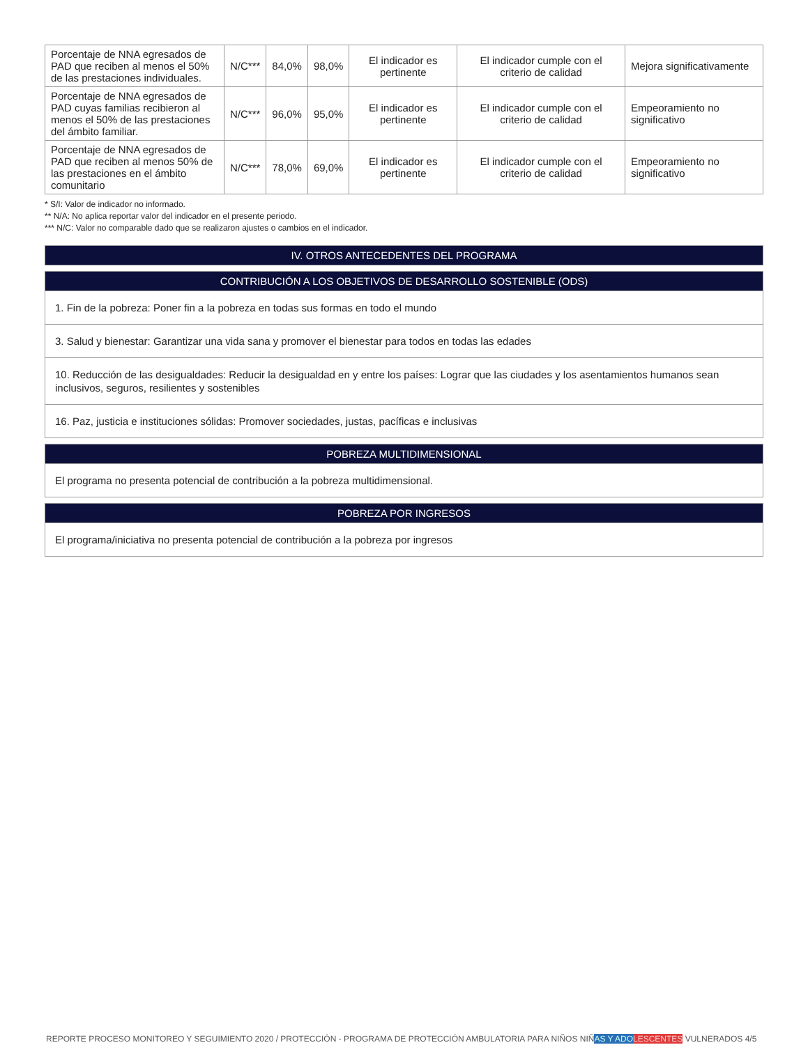| Porcentaje de NNA egresados de PAD que reciben al menos el 50% de las prestaciones individuales. | N/C*** | 84,0% | 98,0% | El indicador es pertinente | El indicador cumple con el criterio de calidad | Mejora significativamente |
| Porcentaje de NNA egresados de PAD cuyas familias recibieron al menos el 50% de las prestaciones del ámbito familiar. | N/C*** | 96,0% | 95,0% | El indicador es pertinente | El indicador cumple con el criterio de calidad | Empeoramiento no significativo |
| Porcentaje de NNA egresados de PAD que reciben al menos 50% de las prestaciones en el ámbito comunitario | N/C*** | 78,0% | 69,0% | El indicador es pertinente | El indicador cumple con el criterio de calidad | Empeoramiento no significativo |
* S/I: Valor de indicador no informado.
** N/A: No aplica reportar valor del indicador en el presente periodo.
*** N/C: Valor no comparable dado que se realizaron ajustes o cambios en el indicador.
IV. OTROS ANTECEDENTES DEL PROGRAMA
CONTRIBUCIÓN A LOS OBJETIVOS DE DESARROLLO SOSTENIBLE (ODS)
1. Fin de la pobreza: Poner fin a la pobreza en todas sus formas en todo el mundo
3. Salud y bienestar: Garantizar una vida sana y promover el bienestar para todos en todas las edades
10. Reducción de las desigualdades: Reducir la desigualdad en y entre los países: Lograr que las ciudades y los asentamientos humanos sean inclusivos, seguros, resilientes y sostenibles
16. Paz, justicia e instituciones sólidas: Promover sociedades, justas, pacíficas e inclusivas
POBREZA MULTIDIMENSIONAL
El programa no presenta potencial de contribución a la pobreza multidimensional.
POBREZA POR INGRESOS
El programa/iniciativa no presenta potencial de contribución a la pobreza por ingresos
REPORTE PROCESO MONITOREO Y SEGUIMIENTO 2020 / PROTECCIÓN - PROGRAMA DE PROTECCIÓN AMBULATORIA PARA NIÑOS NIÑAS Y ADO LESCENTES VULNERADOS 4/5